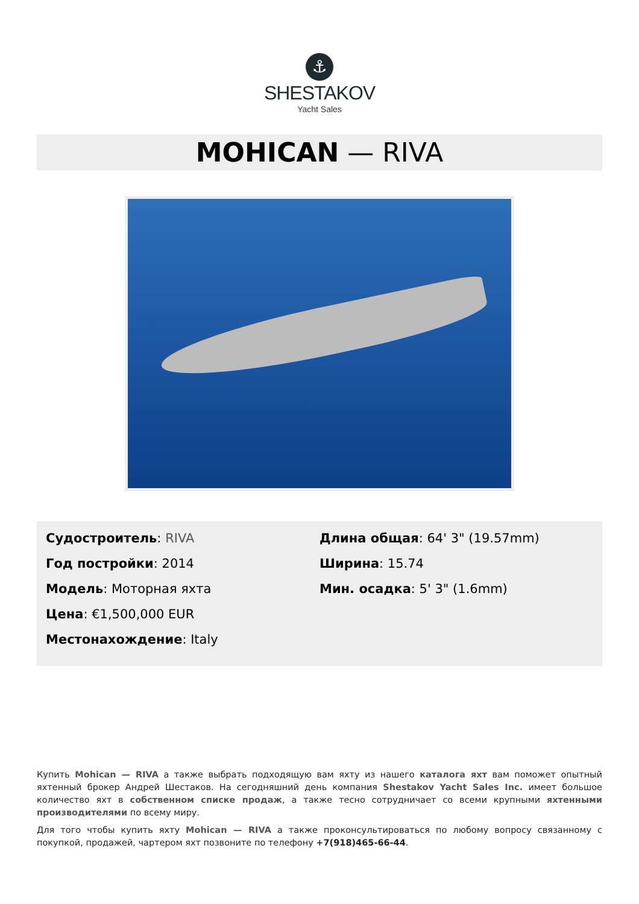⚓
SHESTAKOV
Yacht Sales
MOHICAN — RIVA
Судостроитель: RIVA
Год постройки: 2014
Модель: Моторная яхта
Цена: €1,500,000 EUR
Местонахождение: Italy
Длина общая: 64' 3" (19.57mm)
Ширина: 15.74
Мин. осадка: 5' 3" (1.6mm)
Купить Mohican — RIVA а также выбрать подходящую вам яхту из нашего каталога яхт вам поможет опытный яхтенный брокер Андрей Шестаков. На сегодняшний день компания Shestakov Yacht Sales Inc. имеет большое количество яхт в собственном списке продаж, а также тесно сотрудничает со всеми крупными яхтенными производителями по всему миру.
Для того чтобы купить яхту Mohican — RIVA а также проконсультироваться по любому вопросу связанному с покупкой, продажей, чартером яхт позвоните по телефону +7(918)465-66-44.